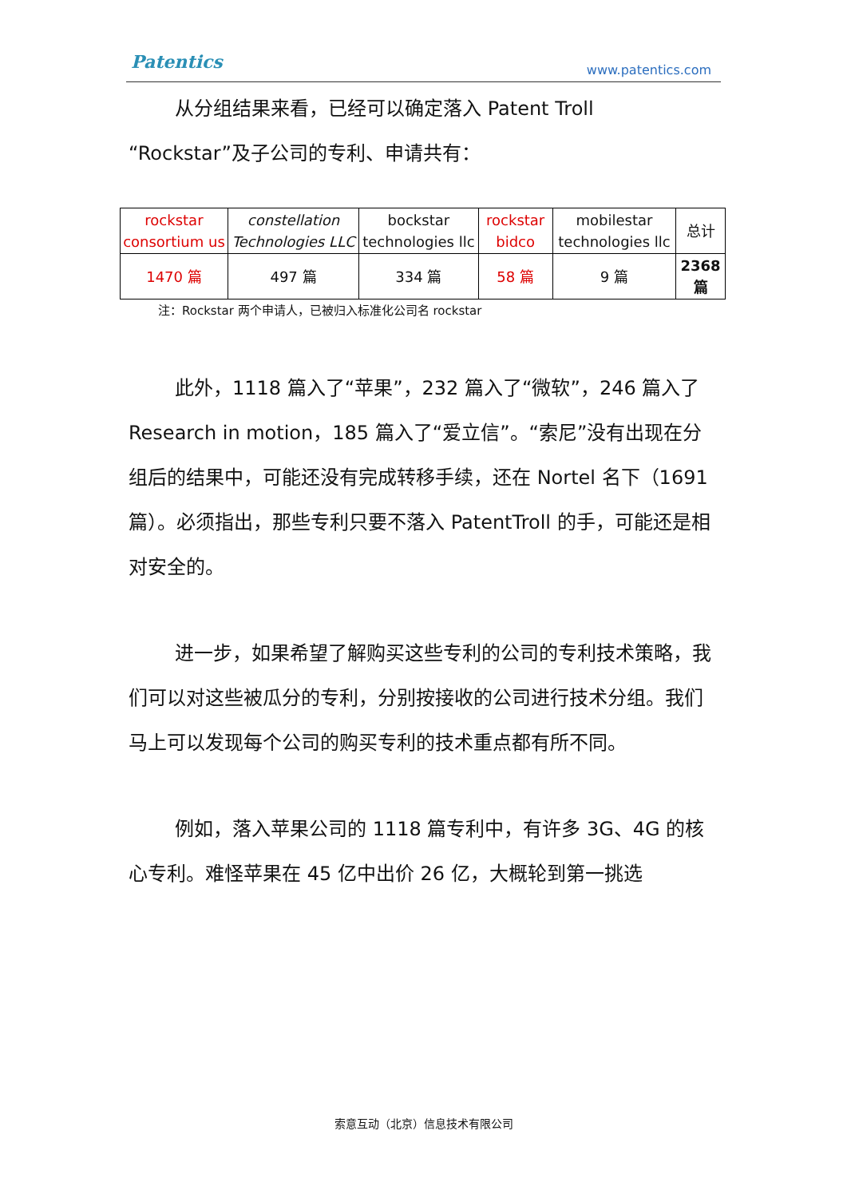Patentics www.patentics.com
从分组结果来看，已经可以确定落入 Patent Troll
“Rockstar”及子公司的专利、申请共有：
| rockstar consortium us | constellation Technologies LLC | bockstar technologies llc | rockstar bidco | mobilestar technologies llc | 总计 |
| 1470 篇 | 497 篇 | 334 篇 | 58 篇 | 9 篇 | 2368 篇 |
注：Rockstar 两个申请人，已被归入标准化公司名 rockstar
此外，1118 篇入了“苹果”，232 篇入了“微软”，246 篇入了 Research in motion，185 篇入了“爱立信”。“索尼”没有出现在分组后的结果中，可能还没有完成转移手续，还在 Nortel 名下（1691 篇）。必须指出，那些专利只要不落入 PatentTroll 的手，可能还是相对安全的。
进一步，如果希望了解购买这些专利的公司的专利技术策略，我们可以对这些被瓜分的专利，分别按接收的公司进行技术分组。我们马上可以发现每个公司的购买专利的技术重点都有所不同。
例如，落入苹果公司的 1118 篇专利中，有许多 3G、4G 的核心专利。难怪苹果在 45 亿中出价 26 亿，大概轮到第一挑选
索意互动（北京）信息技术有限公司